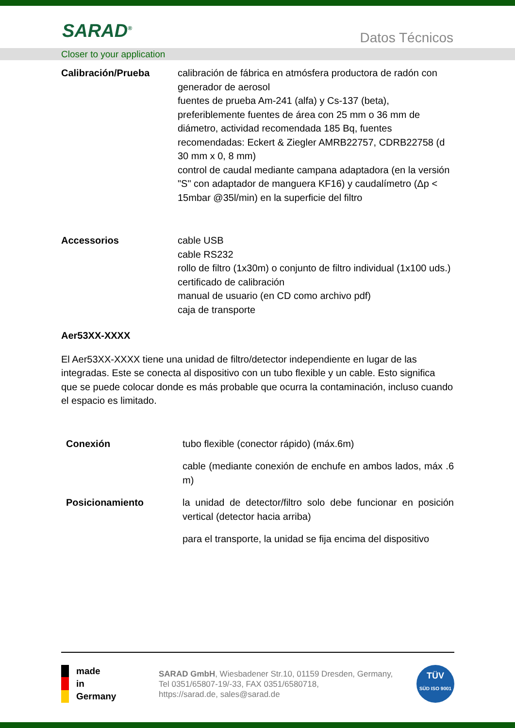SARAD<sup>®</sup> Datos Técnicos
Closer to your application
Calibración/Prueba calibración de fábrica en atmósfera productora de radón con generador de aerosol
fuentes de prueba Am-241 (alfa) y Cs-137 (beta), preferiblemente fuentes de área con 25 mm o 36 mm de diámetro, actividad recomendada 185 Bq, fuentes recomendadas: Eckert & Ziegler AMRB22757, CDRB22758 (d 30 mm x 0, 8 mm)
control de caudal mediante campana adaptadora (en la versión "S" con adaptador de manguera KF16) y caudalímetro (Δp < 15mbar @35l/min) en la superficie del filtro
Accessorios cable USB
cable RS232
rollo de filtro (1x30m) o conjunto de filtro individual (1x100 uds.)
certificado de calibración
manual de usuario (en CD como archivo pdf)
caja de transporte
Aer53XX-XXXX
El Aer53XX-XXXX tiene una unidad de filtro/detector independiente en lugar de las integradas. Este se conecta al dispositivo con un tubo flexible y un cable. Esto significa que se puede colocar donde es más probable que ocurra la contaminación, incluso cuando el espacio es limitado.
Conexión tubo flexible (conector rápido) (máx.6m)
cable (mediante conexión de enchufe en ambos lados, máx .6 m)
Posicionamiento la unidad de detector/filtro solo debe funcionar en posición vertical (detector hacia arriba)
para el transporte, la unidad se fija encima del dispositivo
made
in
Germany
SARAD GmbH, Wiesbadener Str.10, 01159 Dresden, Germany,
Tel 0351/65807-19/-33, FAX 0351/6580718,
https://sarad.de, sales@sarad.de
TÜV
SÜD ISO 9001